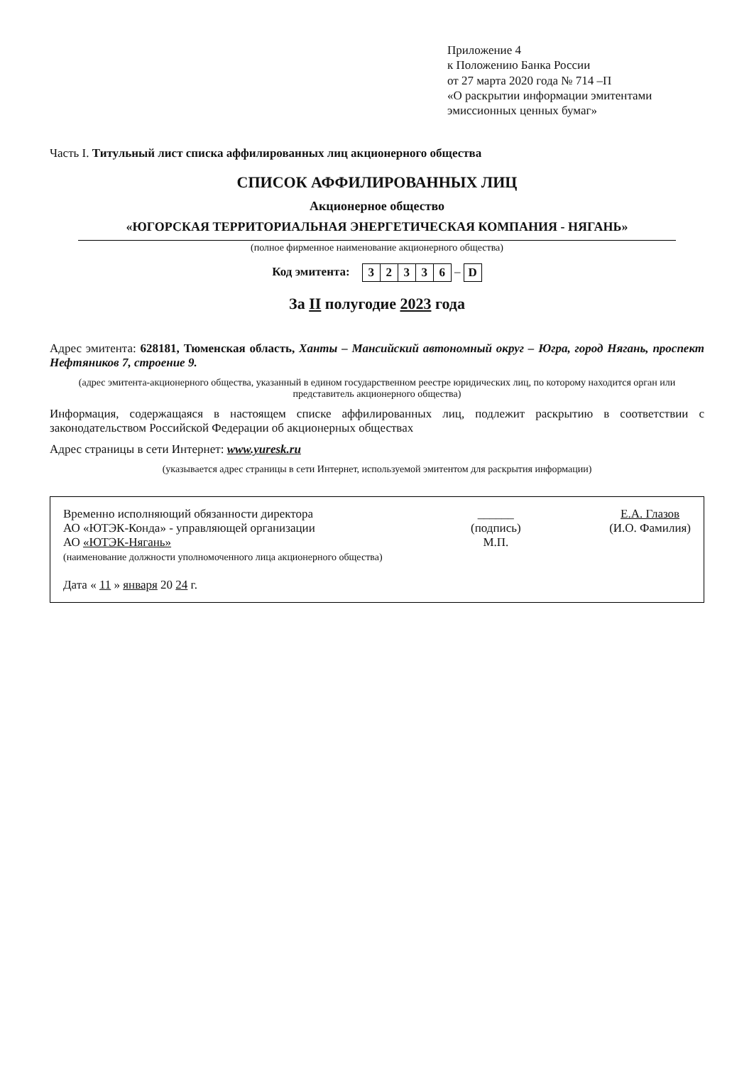Приложение 4
к Положению Банка России
от 27 марта 2020 года № 714 –П
«О раскрытии информации эмитентами эмиссионных ценных бумаг»
Часть I. Титульный лист списка аффилированных лиц акционерного общества
СПИСОК АФФИЛИРОВАННЫХ ЛИЦ
Акционерное общество
«ЮГОРСКАЯ ТЕРРИТОРИАЛЬНАЯ ЭНЕРГЕТИЧЕСКАЯ КОМПАНИЯ - НЯГАНЬ»
(полное фирменное наименование акционерного общества)
Код эмитента:
| 3 | 2 | 3 | 3 | 6 |
–
| D |
За II полугодие 2023 года
Адрес эмитента: 628181, Тюменская область, Ханты – Мансийский автономный округ – Югра, город Нягань, проспект Нефтяников 7, строение 9.
(адрес эмитента-акционерного общества, указанный в едином государственном реестре юридических лиц, по которому находится орган или представитель акционерного общества)
Информация, содержащаяся в настоящем списке аффилированных лиц, подлежит раскрытию в соответствии с законодательством Российской Федерации об акционерных обществах
Адрес страницы в сети Интернет: www.yuresk.ru
(указывается адрес страницы в сети Интернет, используемой эмитентом для раскрытия информации)
Временно исполняющий обязанности директора
АО «ЮТЭК-Конда» - управляющей организации
АО «ЮТЭК-Нягань»
(наименование должности уполномоченного лица акционерного общества)
Дата « 11 » января 20 24 г.
______
(подпись)
М.П.
Е.А. Глазов
(И.О. Фамилия)